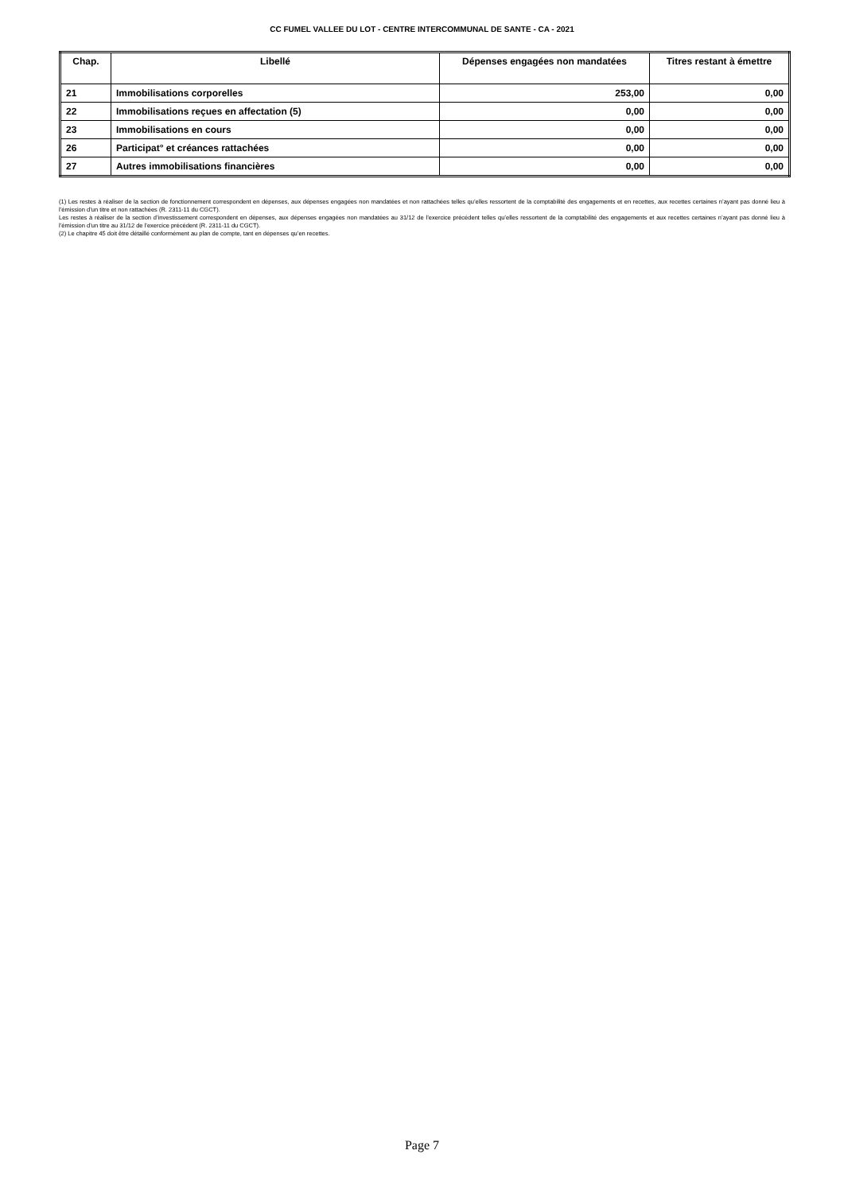CC FUMEL VALLEE DU LOT - CENTRE INTERCOMMUNAL DE SANTE - CA - 2021
| Chap. | Libellé | Dépenses engagées non mandatées | Titres restant à émettre |
| --- | --- | --- | --- |
| 21 | Immobilisations corporelles | 253,00 | 0,00 |
| 22 | Immobilisations reçues en affectation (5) | 0,00 | 0,00 |
| 23 | Immobilisations en cours | 0,00 | 0,00 |
| 26 | Participat° et créances rattachées | 0,00 | 0,00 |
| 27 | Autres immobilisations financières | 0,00 | 0,00 |
(1) Les restes à réaliser de la section de fonctionnement correspondent en dépenses, aux dépenses engagées non mandatées et non rattachées telles qu’elles ressortent de la comptabilité des engagements et en recettes, aux recettes certaines n’ayant pas donné lieu à l’émission d’un titre et non rattachées (R. 2311-11 du CGCT).
Les restes à réaliser de la section d’investissement correspondent en dépenses, aux dépenses engagées non mandatées au 31/12 de l’exercice précédent telles qu’elles ressortent de la comptabilité des engagements et aux recettes certaines n’ayant pas donné lieu à l’émission d’un titre au 31/12 de l’exercice précédent (R. 2311-11 du CGCT).
(2) Le chapitre 45 doit être détaillé conformément au plan de compte, tant en dépenses qu’en recettes.
Page 7